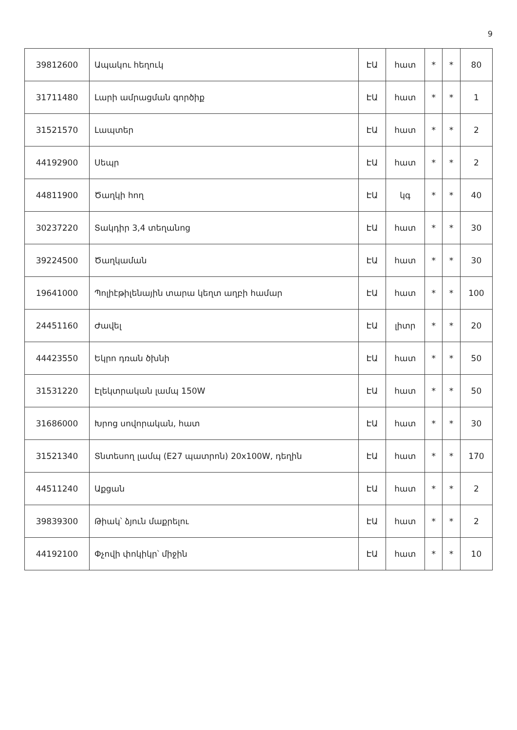9
| 39812600 | Ապակու հեղուկ | ԷԱ | հատ | * | * | 80 |
| 31711480 | Լարի ամրացման գործիք | ԷԱ | հատ | * | * | 1 |
| 31521570 | Լապտեր | ԷԱ | հատ | * | * | 2 |
| 44192900 | Սեպր | ԷԱ | հատ | * | * | 2 |
| 44811900 | Ծաղկի հող | ԷԱ | կգ | * | * | 40 |
| 30237220 | Տակդիր 3,4 տեղանոց | ԷԱ | հատ | * | * | 30 |
| 39224500 | Ծաղկաման | ԷԱ | հատ | * | * | 30 |
| 19641000 | Պոլիէթիլենային տարա կեղտ աղբի համար | ԷԱ | հատ | * | * | 100 |
| 24451160 | Ժավել | ԷԱ | լիտր | * | * | 20 |
| 44423550 | Եկրո դռան ծխնի | ԷԱ | հատ | * | * | 50 |
| 31531220 | Էլեկտրական լամպ 150W | ԷԱ | հատ | * | * | 50 |
| 31686000 | Խրոց սովորական, հատ | ԷԱ | հատ | * | * | 30 |
| 31521340 | Տնտեսող լամպ (E27 պատրոն) 20x100W, դեղին | ԷԱ | հատ | * | * | 170 |
| 44511240 | Աքցան | ԷԱ | հատ | * | * | 2 |
| 39839300 | Թիակ՝ ձյուն մաքրելու | ԷԱ | հատ | * | * | 2 |
| 44192100 | Փչովի փոկիկր՝ միջին | ԷԱ | հատ | * | * | 10 |